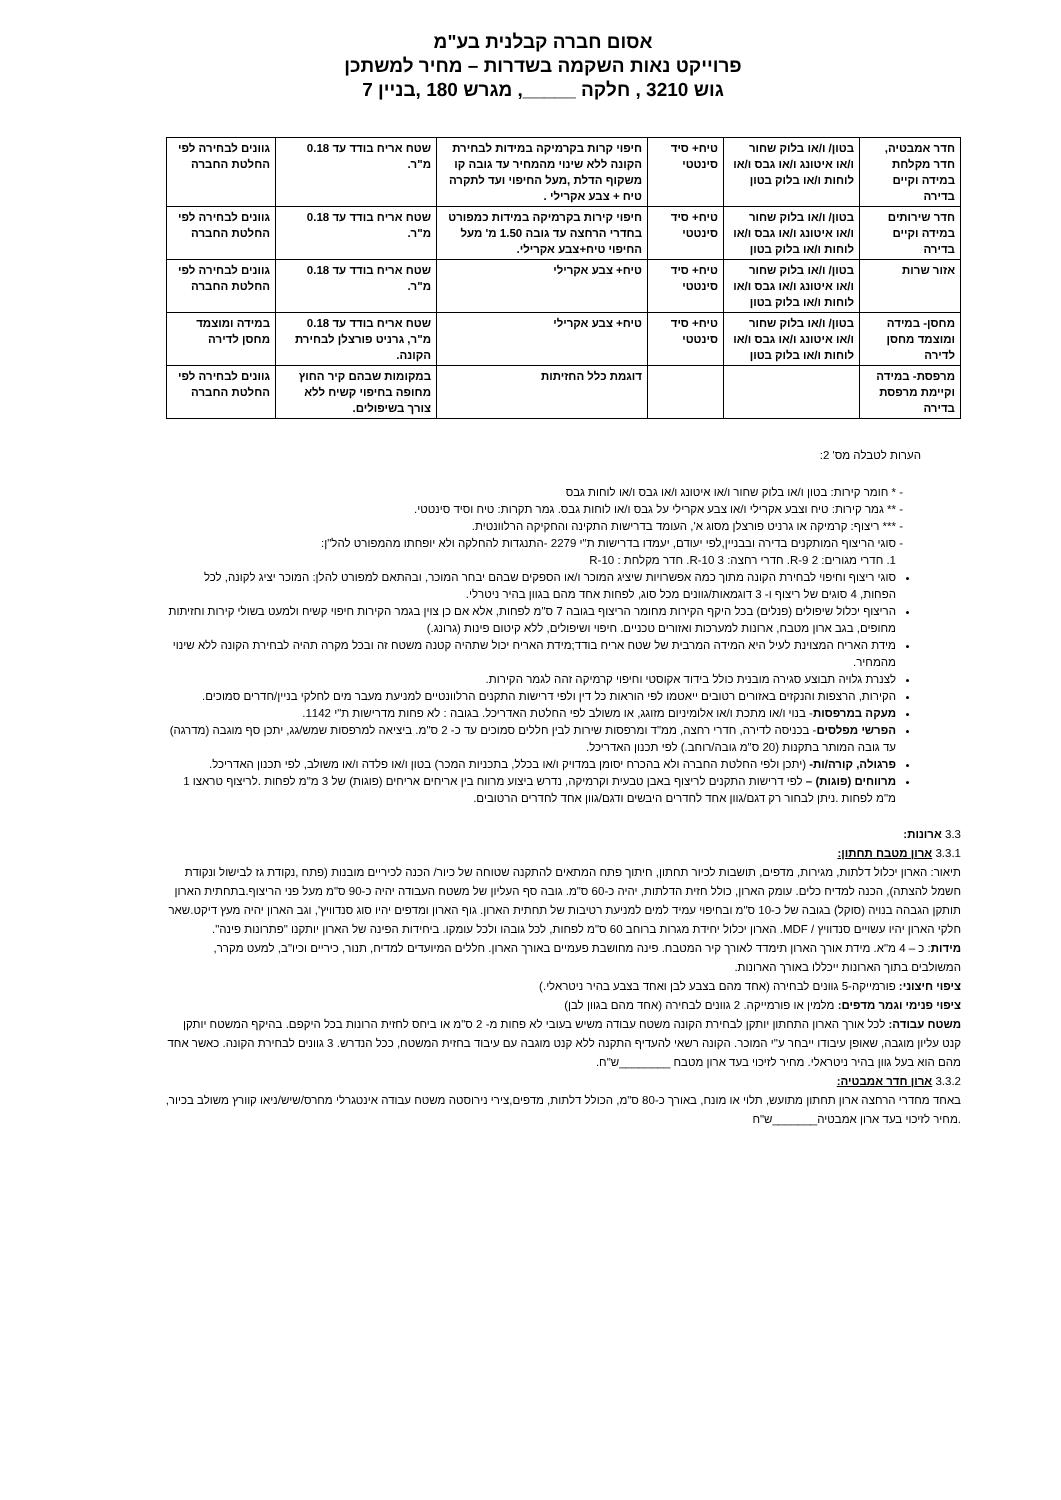אסום חברה קבלנית בע"מ
פרוייקט נאות השקמה בשדרות – מחיר למשתכן
גוש 3210 , חלקה _____, מגרש 180 ,בניין 7
| חדר אמבטיה, חדר מקלחת במידה וקיים בדירה | בטון/ ו/או בלוק שחור ו/או איטונג ו/או גבס ו/או לוחות ו/או בלוק בטון | טיח+ סיד סינטטי | חיפוי קרות בקרמיקה במידות לבחירת הקונה ללא שינוי מהמחיר עד גובה קו משקוף הדלת ,מעל החיפוי ועד לתקרה טיח + צבע אקרילי . | שטח אריח בודד עד 0.18 מ"ר. | גוונים לבחירה לפי החלטת החברה |
| חדר שירותים במידה וקיים בדירה | בטון/ ו/או בלוק שחור ו/או איטונג ו/או גבס ו/או לוחות ו/או בלוק בטון | טיח+ סיד סינטטי | חיפוי קירות בקרמיקה במידות כמפורט בחדרי הרחצה עד גובה 1.50 מ' מעל החיפוי טיח+צבע אקרילי. | שטח אריח בודד עד 0.18 מ"ר. | גוונים לבחירה לפי החלטת החברה |
| אזור שרות | בטון/ ו/או בלוק שחור ו/או איטונג ו/או גבס ו/או לוחות ו/או בלוק בטון | טיח+ סיד סינטטי | טיח+ צבע אקרילי | שטח אריח בודד עד 0.18 מ"ר. | גוונים לבחירה לפי החלטת החברה |
| מחסן- במידה ומוצמד מחסן לדירה | בטון/ ו/או בלוק שחור ו/או איטונג ו/או גבס ו/או לוחות ו/או בלוק בטון | טיח+ סיד סינטטי | טיח+ צבע אקרילי | שטח אריח בודד עד 0.18 מ"ר, גרניט פורצלן לבחירת הקונה. | במידה ומוצמד מחסן לדירה |
| מרפסת- במידה וקיימת מרפסת בדירה | | | דוגמת כלל החזיתות | במקומות שבהם קיר החוץ מחופה בחיפוי קשיח ללא צורך בשיפולים. | גוונים לבחירה לפי החלטת החברה |
הערות לטבלה מס' 2:
* חומר קירות: בטון ו/או בלוק שחור ו/או איטונג ו/או גבס ו/או לוחות גבס
** גמר קירות: טיח וצבע אקרילי ו/או צבע אקרילי על גבס ו/או לוחות גבס. גמר תקרות: טיח וסיד סינטטי.
*** ריצוף: קרמיקה או גרניט פורצלן מסוג א', העומד בדרישות התקינה והחקיקה הרלוונטית.
סוגי הריצוף המותקנים בדירה ובבניין,לפי יעודם, יעמדו בדרישות ת"י 2279 -התנגדות להחלקה ולא יופחתו מהמפורט להל"ן:
1. חדרי מגורים: R-9 2. חדרי רחצה: R-10 3. חדר מקלחת : R-10
סוגי ריצוף וחיפוי לבחירת הקונה מתוך כמה אפשרויות שיציג המוכר ו/או הספקים שבהם יבחר המוכר, ובהתאם למפורט להלן: המוכר יציג לקונה, לכל הפחות, 4 סוגים של ריצוף ו- 3 דוגמאות/גוונים מכל סוג, לפחות אחד מהם בגוון בהיר ניטרלי.
הריצוף יכלול שיפולים (פנלים) בכל היקף הקירות מחומר הריצוף בגובה 7 ס"מ לפחות, אלא אם כן צוין בגמר הקירות חיפוי קשיח ולמעט בשולי קירות וחזיתות מחופים, בגב ארון מטבח, ארונות למערכות ואזורים טכניים. חיפוי ושיפולים, ללא קיטום פינות (גרונג.)
מידת האריח המצוינת לעיל היא המידה המרבית של שטח אריח בודד;מידת האריח יכול שתהיה קטנה משטח זה ובכל מקרה תהיה לבחירת הקונה ללא שינוי מהמחיר.
לצנרת גלויה תבוצע סגירה מובנית כולל בידוד אקוסטי וחיפוי קרמיקה זהה לגמר הקירות.
הקירות, הרצפות והנקזים באזורים רטובים ייאטמו לפי הוראות כל דין ולפי דרישות התקנים הרלוונטיים למניעת מעבר מים לחלקי בניין/חדרים סמוכים.
מעקה במרפסות- בנוי ו/או מתכת ו/או אלומיניום מזוגג, או משולב לפי החלטת האדריכל. בגובה : לא פחות מדרישות ת"י 1142.
הפרשי מפלסים- בכניסה לדירה, חדרי רחצה, ממ"ד ומרפסות שירות לבין חללים סמוכים עד כ- 2 ס"מ. ביציאה למרפסות שמש/גג, יתכן סף מוגבה (מדרגה) עד גובה המותר בתקנות (20 ס"מ גובה/רוחב.) לפי תכנון האדריכל.
פרגולה, קורה/ות- (יתכן ולפי החלטת החברה ולא בהכרח יסומן במדויק ו/או בכלל, בתכניות המכר) בטון ו/או פלדה ו/או משולב, לפי תכנון האדריכל.
מרווחים (פוגות) – לפי דרישות התקנים לריצוף באבן טבעית וקרמיקה, נדרש ביצוע מרווח בין אריחים אריחים (פוגות) של 3 מ"מ לפחות .לריצוף טראצו 1 מ"מ לפחות .ניתן לבחור רק דגם/גוון אחד לחדרים היבשים ודגם/גוון אחד לחדרים הרטובים.
3.3 ארונות:
3.3.1 ארון מטבח תחתון:
תיאור: הארון יכלול דלתות, מגירות, מדפים, תושבות לכיור תחתון, חיתוך פתח המתאים להתקנה שטוחה של כיור/ הכנה לכיריים מובנות (פתח ,נקודת גז לבישול ונקודת חשמל להצתה), הכנה למדיח כלים. עומק הארון, כולל חזית הדלתות, יהיה כ-60 ס"מ. גובה סף העליון של משטח העבודה יהיה כ-90 ס"מ מעל פני הריצוף.בתחתית הארון תותקן הגבהה בנויה (סוקל) בגובה של כ-10 ס"מ ובחיפוי עמיד למים למניעת רטיבות של תחתית הארון. גוף הארון ומדפים יהיו סוג סנדוויץ', וגב הארון יהיה מעץ דיקט.שאר חלקי הארון יהיו עשויים סנדוויץ / MDF. הארון יכלול יחידת מגרות ברוחב 60 ס"מ לפחות, לכל גובהו ולכל עומקו. ביחידות הפינה של הארון יותקנו "פתרונות פינה".
מידות: כ – 4 מ"א. מידת אורך הארון תימדד לאורך קיר המטבח. פינה מחושבת פעמיים באורך הארון. חללים המיועדים למדיח, תנור, כיריים וכיו"ב, למעט מקרר, המשולבים בתוך הארונות ייכללו באורך הארונות.
ציפוי חיצוני: פורמייקה-5 גוונים לבחירה (אחד מהם בצבע לבן ואחד בצבע בהיר ניטראלי.)
ציפוי פנימי וגמר מדפים: מלמין או פורמייקה. 2 גוונים לבחירה (אחד מהם בגוון לבן)
משטח עבודה: לכל אורך הארון התחתון יותקן לבחירת הקונה משטח עבודה משיש בעובי לא פחות מ- 2 ס"מ או ביחס לחזית הרונות בכל היקפם. בהיקף המשטח יותקן קנט עליון מוגבה, שאופן עיבודו ייבחר ע"י המוכר. הקונה רשאי להעדיף התקנה ללא קנט מוגבה עם עיבוד בחזית המשטח, ככל הנדרש. 3 גוונים לבחירת הקונה. כאשר אחד מהם הוא בעל גוון בהיר ניטראלי. מחיר לזיכוי בעד ארון מטבח ________ש"ח.
3.3.2 ארון חדר אמבטיה:
באחד מחדרי הרחצה ארון תחתון מתועש, תלוי או מונח, באורך כ-80 ס"מ, הכולל דלתות, מדפים,צירי נירוסטה משטח עבודה אינטגרלי מחרס/שיש/ניאו קוורץ משולב בכיור, .מחיר לזיכוי בעד ארון אמבטיה_______ש"ח